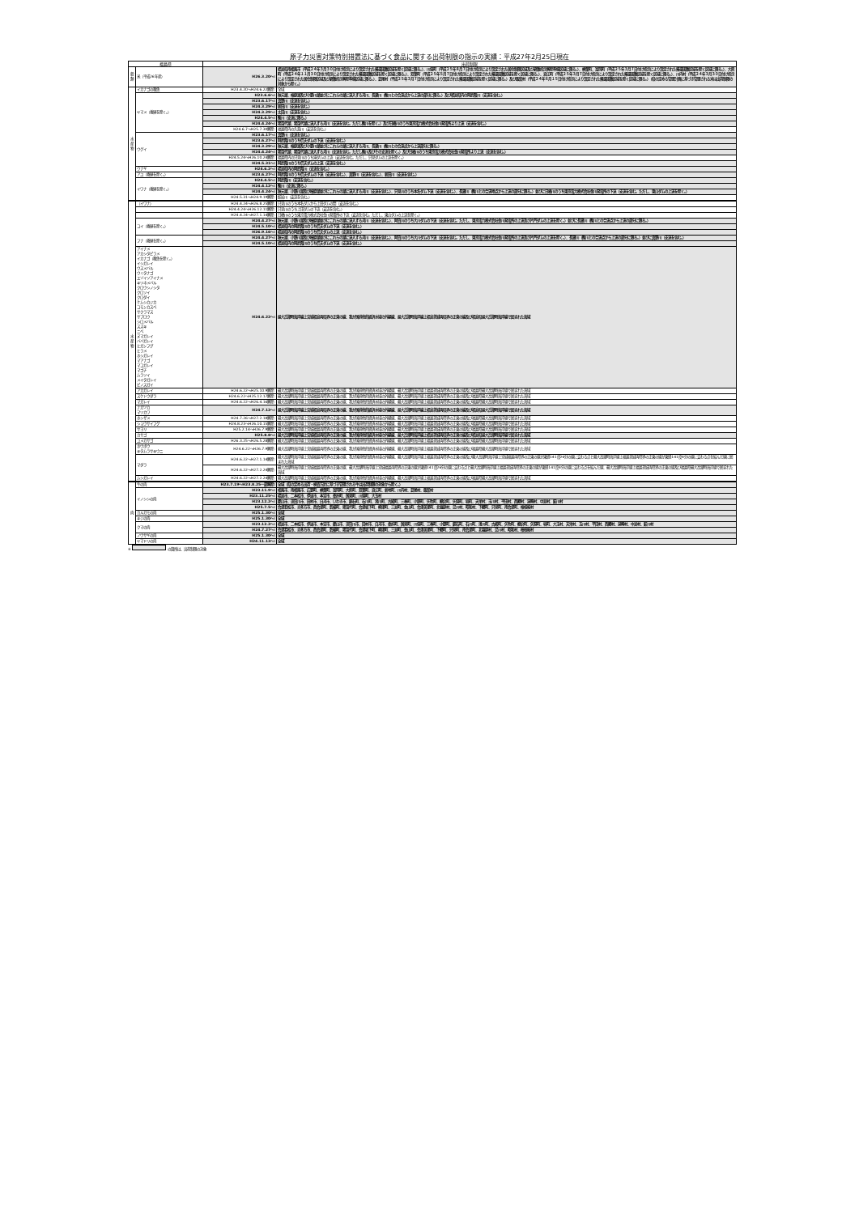原子力災害対策特別措置法に基づく食品に関する出荷制限の指示の実績：平成27年2月25日現在
| 福島県 | | 出荷制限 | |
| --- | --- | --- | --- |
| 穀類 | 米（平成26年産） | H26.3.20～: | 福島県南相馬市（平成２４年３月３０日付け指示により設定された帰還困難区域を除く区域に限る。）、川俣町（平成２５年８月７日付け指示により設定された居住制限区域及び避難指示解除準備区域に限る。）、楢葉町、富岡町（平成２５年３月７日付け指示により設定された帰還困難区域を除く区域に限る。）、大熊町（平成２４年１１月３０日付け指示により設定された帰還困難区域を除く区域に限る。）、双葉町（平成２５年５月７日付け指示により設定された帰還困難区域を除く区域に限る。）、浪江町（平成２５年３月７日付け指示により設定された帰還困難区域を除く区域に限る。）、川内村（平成２４年３月３０日付け指示により設定された居住制限区域及び避難指示解除準備区域に限る。）、葛尾村（平成２５年３月７日付け指示により設定された帰還困難区域を除く区域に限る。）及び飯舘村（平成２４年６月１５日付け指示により設定された帰還困難区域を除く区域に限る。）（県の定める管理計画に基づき管理される米は出荷制限の対象から除く。） |
| 水産物 | イカナゴの稚魚 | H23.4.20～H24.6.22解除: | 全域 |
| | ヤマメ（養殖を除く。） | H23.6.6～: | 秋元湖、檜原湖及び小野川湖並びにこれらの湖に流入する河川、長瀬川（酸川との合流点から上流の部分に限る。）及び福島県内の阿武隈川（支流を含む。） |
| | | H23.6.17～: | 真野川（支流を含む。） |
| | | H24.3.29～: | 新田川（支流を含む。） |
| | | H24.3.29～: | 太田川（支流を含む。） |
| | | H24.4.5～: | 酸川（支流に限る。） |
| | | H24.4.24～: | 猪苗代湖、猪苗代湖に流入する河川（支流を含む。ただし酸川を除く。）及び日橋川のうち東京電力株式会社金川発電所より上流（支流を含む。） |
| | | H24.6.7～H25.7.30解除: | 福島県内の久慈川（支流を含む。） |
| | ウグイ | H23.6.17～: | 真野川（支流を含む。） |
| | | H23.6.27～: | 阿武隈川のうち信夫ダムの下流（支流を含む。） |
| | | H24.3.29～: | 秋元湖、檜原湖及び小野川湖並びにこれらの湖に流入する河川、長瀬川（酸川との合流点から上流部分に限る。） |
| | | H24.4.24～: | 猪苗代湖、猪苗代湖に流入する河川（支流を含む。ただし酸川及びその支流を除く。）及び日橋川のうち東京電力株式会社金川発電所より上流（支流を含む。） |
| | | H24.5.24～H26.10.24解除: | 福島県内の只見川のうち滝ダムの上流（支流を含む。ただし、只見ダムの上流を除く。） |
| | | H24.5.31～: | 阿武隈川のうち信夫ダムの上流（支流を含む。） |
| | ウナギ | H24.6.2～: | 福島県内の阿武隈川（支流を含む。） |
| | アユ（養殖を除く。） | H23.6.27～: | 阿武隈川のうち信夫ダムの下流（支流を含む。）、真野川（支流を含む。）、新田川（支流を含む。） |
| | イワナ（養殖を除く。） | H24.4.5～: | 阿武隈川（支流を含む。） |
| | | H24.4.12～: | 酸川（支流に限る。） |
| | | H24.4.24～: | 秋元湖、小野川湖及び檜原湖並びにこれらの湖に流入する河川（支流を含む。）、只見川のうち本名ダム下流（支流を含む。）、長瀬川（酸川との合流地点から上流の部分に限る。）並びに日橋川のうち東京電力株式会社金川発電所の下流（支流を含む。ただし、東山ダムの上流を除く。） |
| | | H24.5.31～H24.9.19解除: | 館岩川（支流を含む。） |
| 水産物 | （イワナ） | H24.4.24～H26.8.25解除: | 只見川のうち本名ダムから上田ダムの間（支流を含む。） |
| | | H24.4.24～H26.12.11解除: | 只見川のうち上田ダムの下流（支流を含む。） |
| | | H24.4.24～H27.1.14解除: | 日橋川のうち東京電力株式会社金川発電所の下流（支流を含む。ただし、東山ダムの上流を除く。） |
| | コイ（養殖を除く。） | H24.4.27～: | 秋元湖、小野川湖及び檜原湖並びにこれらの湖に流入する河川（支流を含む。）、阿賀川のうち大川ダムの下流（支流を含む。ただし、東京電力株式会社金川発電所の上流及び片門ダムの上流を除く。）並びに長瀬川（酸川との合流点から上流の部分に限る。） |
| | | H24.5.10～: | 福島県内の阿武隈川のうち信夫ダムの下流（支流を含む。） |
| | | H26.9.16～: | 福島県内の阿武隈川のうち信夫ダムの上流（支流を含む。） |
| | フナ（養殖を除く。） | H24.4.27～: | 秋元湖、小野川湖及び檜原湖並びにこれらの湖に流入する河川（支流を含む。）、阿賀川のうち大川ダムの下流（支流を含む。ただし、東京電力株式会社金川発電所の上流及び片門ダムの上流を除く。）、長瀬川（酸川との合流点から上流の部分に限る。）並びに真野川（支流を含む。） |
| | | H24.5.10～: | 福島県内の阿武隈川のうち信夫ダムの下流（支流を含む。） |
| | アイナメ アカシタビラメ イカナゴ（稚魚を除く。） イシガレイ ウスメバル ウミタナゴ エゾイソアイナメ キツネメバル クロウシノシタ クロソイ クロダイ ケムシカジカ コモンカスベ サクラマス サブロウ シロメバル スズキ ニベ ヌマガレイ ババガレイ ヒガンフグ ヒラメ ホシガレイ マアナゴ マコガレイ マゴチ ムラソイ メイタガレイ ビノスガイ | H24.6.22～: | 最大高潮時海岸線上宮城福島両県界の正東の線、我が国排他的経済水域の外縁線、最大高潮時海岸線上福島茨城両県界の正東の線及び福島県最大高潮時海岸線で囲まれた海域 |
| | アカガレイ | H24.6.22～H25.10.9解除: | 最大高潮時海岸線上宮城福島両県界の正東の線、我が国排他的経済水域の外縁線、最大高潮時海岸線上福島茨城両県界の正東の線及び福島県最大高潮時海岸線で囲まれた海域 |
| | スケトウダラ | H24.6.22～H25.12.17解除: | 最大高潮時海岸線上宮城福島両県界の正東の線、我が国排他的経済水域の外縁線、最大高潮時海岸線上福島茨城両県界の正東の線及び福島県最大高潮時海岸線で囲まれた海域 |
| | マガレイ | H24.6.22～H26.4.16解除: | 最大高潮時海岸線上宮城福島両県界の正東の線、我が国排他的経済水域の外縁線、最大高潮時海岸線上福島茨城両県界の正東の線及び福島県最大高潮時海岸線で囲まれた海域 |
| | ナガヅカ マツカワ | H24.7.12～: | 最大高潮時海岸線上宮城福島両県界の正東の線、我が国排他的経済水域の外縁線、最大高潮時海岸線上福島茨城両県界の正東の線及び福島県最大高潮時海岸線で囲まれた海域 |
| | ホシザメ | H24.7.26～H27.2.18解除: | 最大高潮時海岸線上宮城福島両県界の正東の線、我が国排他的経済水域の外縁線、最大高潮時海岸線上福島茨城両県界の正東の線及び福島県最大高潮時海岸線で囲まれた海域 |
| | ショウサイフグ | H24.8.23～H26.10.15解除: | 最大高潮時海岸線上宮城福島両県界の正東の線、我が国排他的経済水域の外縁線、最大高潮時海岸線上福島茨城両県界の正東の線及び福島県最大高潮時海岸線で囲まれた海域 |
| | サヨリ | H25.2.14～H26.7.9解除: | 最大高潮時海岸線上宮城福島両県界の正東の線、我が国排他的経済水域の外縁線、最大高潮時海岸線上福島茨城両県界の正東の線及び福島県最大高潮時海岸線で囲まれた海域 |
| | カサゴ | H25.8.8～: | 最大高潮時海岸線上宮城福島両県界の正東の線、我が国排他的経済水域の外縁線、最大高潮時海岸線上福島茨城両県界の正東の線及び福島県最大高潮時海岸線で囲まれた海域 |
| | ユメカサゴ | H26.3.25～H26.5.28解除: | 最大高潮時海岸線上宮城福島両県界の正東の線、我が国排他的経済水域の外縁線、最大高潮時海岸線上福島茨城両県界の正東の線及び福島県最大高潮時海岸線で囲まれた海域 |
| | ホウボウ キタムラサキウニ | H24.6.22～H26.7.9解除: | 最大高潮時海岸線上宮城福島両県界の正東の線、我が国排他的経済水域の外縁線、最大高潮時海岸線上福島茨城両県界の正東の線及び福島県最大高潮時海岸線で囲まれた海域 |
| | マダラ | H24.6.22～H27.1.14解除: | 最大高潮時海岸線上宮城福島両県界の正東の線、我が国排他的経済水域の外縁線、最大高潮時海岸線上福島茨城両県界の正東の線及び最大高潮時海岸線上宮城福島両県界の正東の線が東経141度26分の線に交わる点と最大高潮時海岸線上福島茨城両県界の正東の線が東経141度4分の線に交わる点を結んだ線に囲まれた海域 |
| | | H24.6.22～H27.2.24解除: | 最大高潮時海岸線上宮城福島両県界の正東の線、最大高潮時海岸線上宮城福島両県界の正東の線が東経141度26分の線に交わる点と最大高潮時海岸線上福島茨城両県界の正東の線が東経141度4分の線に交わる点を結んだ線、最大高潮時海岸線上福島茨城両県界の正東の線及び福島県最大高潮時海岸線で囲まれた海域 |
| | ムシガレイ | H24.6.22～H27.2.24解除: | 最大高潮時海岸線上宮城福島両県界の正東の線、我が国排他的経済水域の外縁線、最大高潮時海岸線上福島茨城両県界の正東の線及び福島県最大高潮時海岸線で囲まれた海域 |
| 肉 | 牛の肉 | H23.7.19～H23.8.25一部解除: | 全域（県の定める出荷・検査方針に基づき管理される牛は出荷制限の対象から除く。） |
| | イノシシの肉 | H23.11.9～: | 相馬市、南相馬市、広野町、楢葉町、富岡町、大熊町、双葉町、浪江町、新地町、川内村、葛尾村、飯舘村 |
| | | H23.11.25～: | 福島市、二本松市、伊達市、本宮市、桑折町、国見町、川俣町、大玉村 |
| | | H23.12.2～: | 郡山市、須賀川市、田村市、白河市、いわき市、鏡石町、石川町、浅川町、古殿町、三春町、小野町、矢吹町、棚倉町、矢祭町、塙町、天栄村、玉川村、平田村、西郷村、泉崎村、中島村、鮫川村 |
| | | H25.7.5～: | 会津若松市、喜多方市、西会津町、磐梯町、猪苗代町、会津坂下町、柳津町、三島町、金山町、会津美里町、北塩原村、湯川村、昭和村、下郷町、只見町、南会津町、檜枝岐村 |
| | カルガモの肉 | H25.1.30～: | 全域 |
| | キジの肉 | H25.1.30～: | 全域 |
| | クマの肉 | H23.12.2～: | 福島市、二本松市、伊達市、本宮市、郡山市、須賀川市、田村市、白河市、桑折町、国見町、川俣町、三春町、小野町、鏡石町、石川町、浅川町、古殿町、矢吹町、棚倉町、矢祭町、塙町、大玉村、天栄村、玉川村、平田村、西郷村、泉崎村、中島村、鮫川村 |
| | | H24.7.27～: | 会津若松市、喜多方市、西会津町、磐梯町、猪苗代町、会津坂下町、柳津町、三島町、金山町、会津美里町、下郷町、只見町、南会津町、北塩原村、湯川村、昭和村、檜枝岐村 |
| | ノウサギの肉 | H25.1.30～: | 全域 |
| | ヤマドリの肉 | H24.11.13～: | 全域 |
※ の箇所は、出荷制限の対象